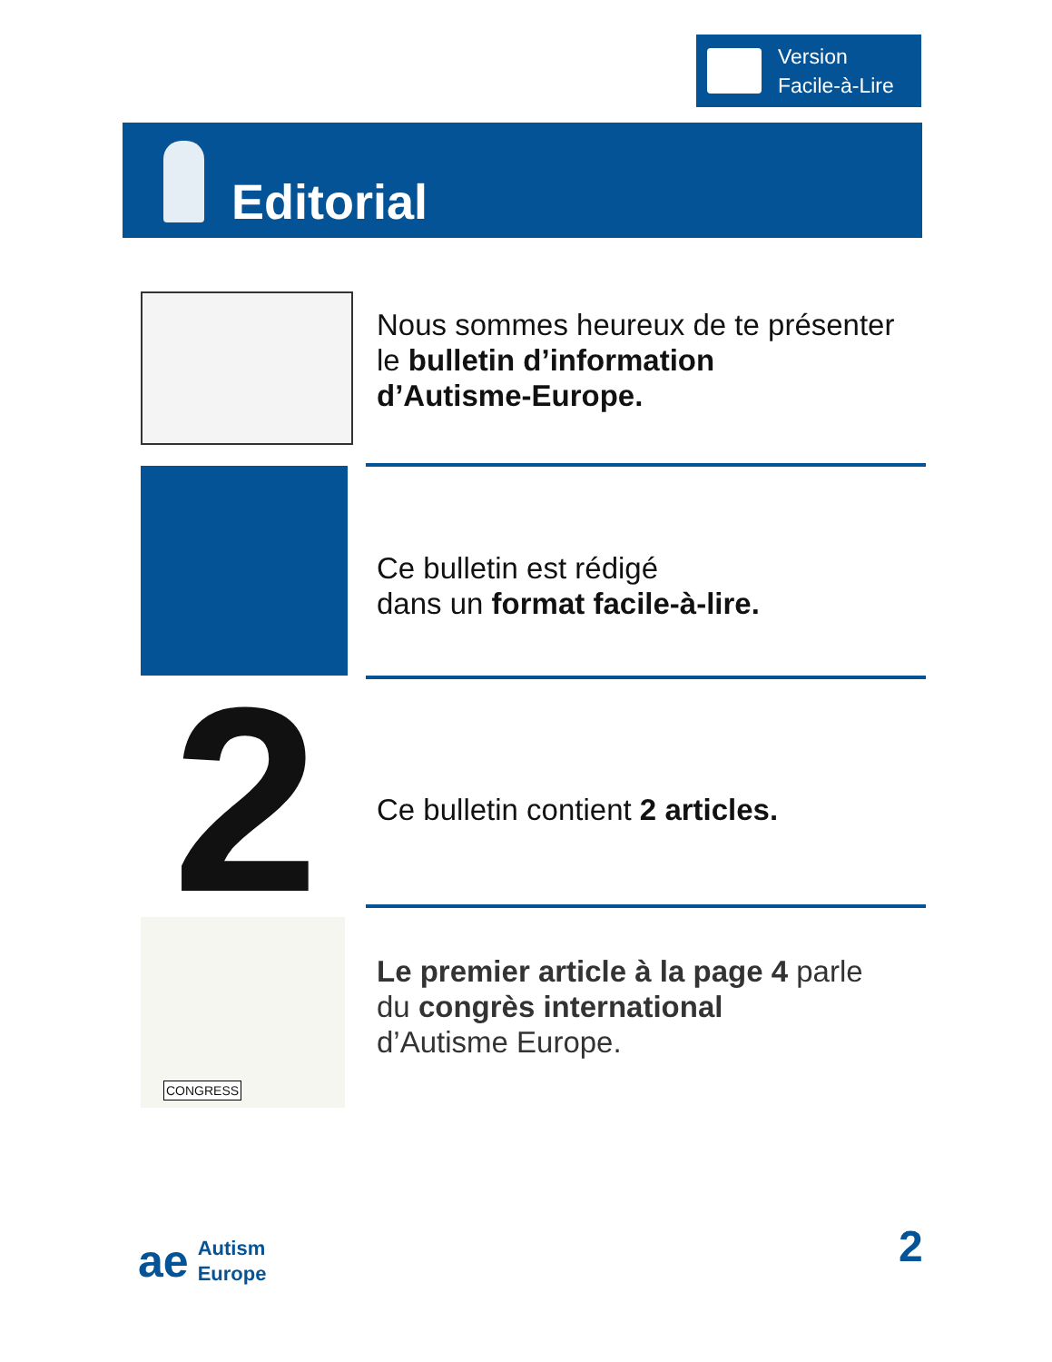Version
Facile-à-Lire
Editorial
Nous sommes heureux de te présenter
le bulletin d’information
d’Autisme-Europe.
Ce bulletin est rédigé
dans un format facile-à-lire.
2
Ce bulletin contient 2 articles.
CONGRESS
Le premier article à la page 4 parle
du congrès international
d’Autisme Europe.
ae Autism
Europe
2